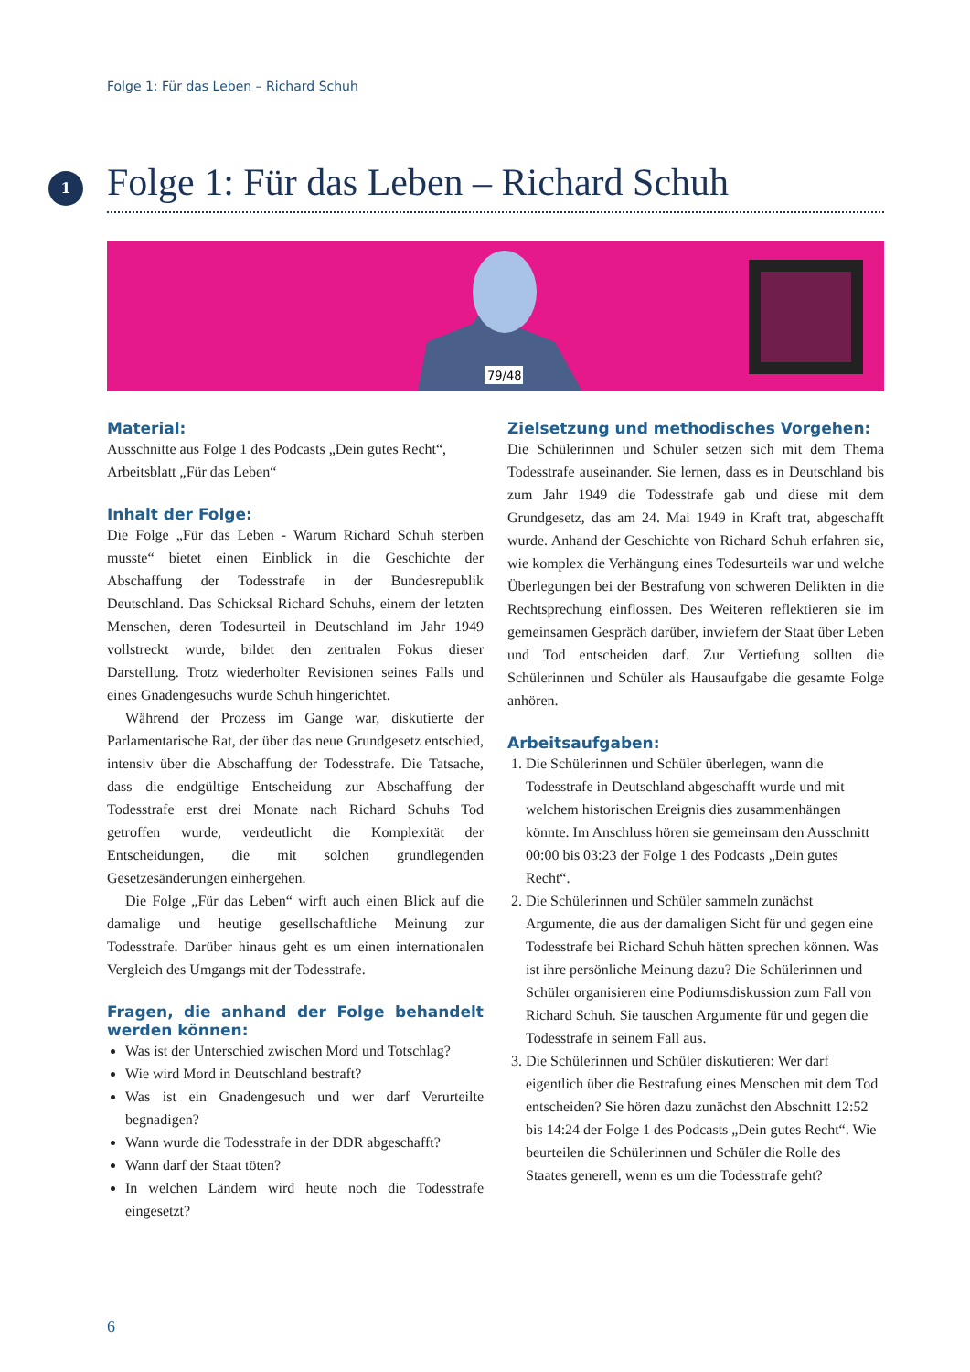Folge 1: Für das Leben – Richard Schuh
1
Folge 1: Für das Leben – Richard Schuh
79/48
Material:
Ausschnitte aus Folge 1 des Podcasts „Dein gutes Recht“, Arbeitsblatt „Für das Leben“
Inhalt der Folge:
Die Folge „Für das Leben - Warum Richard Schuh sterben musste“ bietet einen Einblick in die Geschichte der Abschaffung der Todesstrafe in der Bundesrepublik Deutschland. Das Schicksal Richard Schuhs, einem der letzten Menschen, deren Todesurteil in Deutschland im Jahr 1949 vollstreckt wurde, bildet den zentralen Fokus dieser Darstellung. Trotz wiederholter Revisionen seines Falls und eines Gnadengesuchs wurde Schuh hingerichtet.
Während der Prozess im Gange war, diskutierte der Parlamentarische Rat, der über das neue Grundgesetz entschied, intensiv über die Abschaffung der Todesstrafe. Die Tatsache, dass die endgültige Entscheidung zur Abschaffung der Todesstrafe erst drei Monate nach Richard Schuhs Tod getroffen wurde, verdeutlicht die Komplexität der Entscheidungen, die mit solchen grundlegenden Gesetzesänderungen einhergehen.
Die Folge „Für das Leben“ wirft auch einen Blick auf die damalige und heutige gesellschaftliche Meinung zur Todesstrafe. Darüber hinaus geht es um einen internationalen Vergleich des Umgangs mit der Todesstrafe.
Fragen, die anhand der Folge behandelt werden können:
Was ist der Unterschied zwischen Mord und Totschlag?
Wie wird Mord in Deutschland bestraft?
Was ist ein Gnadengesuch und wer darf Verurteilte begnadigen?
Wann wurde die Todesstrafe in der DDR abgeschafft?
Wann darf der Staat töten?
In welchen Ländern wird heute noch die Todesstrafe eingesetzt?
Zielsetzung und methodisches Vorgehen:
Die Schülerinnen und Schüler setzen sich mit dem Thema Todesstrafe auseinander. Sie lernen, dass es in Deutschland bis zum Jahr 1949 die Todesstrafe gab und diese mit dem Grundgesetz, das am 24. Mai 1949 in Kraft trat, abgeschafft wurde. Anhand der Geschichte von Richard Schuh erfahren sie, wie komplex die Verhängung eines Todesurteils war und welche Überlegungen bei der Bestrafung von schweren Delikten in die Rechtsprechung einflossen. Des Weiteren reflektieren sie im gemeinsamen Gespräch darüber, inwiefern der Staat über Leben und Tod entscheiden darf. Zur Vertiefung sollten die Schülerinnen und Schüler als Hausaufgabe die gesamte Folge anhören.
Arbeitsaufgaben:
1. Die Schülerinnen und Schüler überlegen, wann die Todesstrafe in Deutschland abgeschafft wurde und mit welchem historischen Ereignis dies zusammenhängen könnte. Im Anschluss hören sie gemeinsam den Ausschnitt 00:00 bis 03:23 der Folge 1 des Podcasts „Dein gutes Recht“.
2. Die Schülerinnen und Schüler sammeln zunächst Argumente, die aus der damaligen Sicht für und gegen eine Todesstrafe bei Richard Schuh hätten sprechen können. Was ist ihre persönliche Meinung dazu? Die Schülerinnen und Schüler organisieren eine Podiumsdiskussion zum Fall von Richard Schuh. Sie tauschen Argumente für und gegen die Todesstrafe in seinem Fall aus.
3. Die Schülerinnen und Schüler diskutieren: Wer darf eigentlich über die Bestrafung eines Menschen mit dem Tod entscheiden? Sie hören dazu zunächst den Abschnitt 12:52 bis 14:24 der Folge 1 des Podcasts „Dein gutes Recht“. Wie beurteilen die Schülerinnen und Schüler die Rolle des Staates generell, wenn es um die Todesstrafe geht?
6